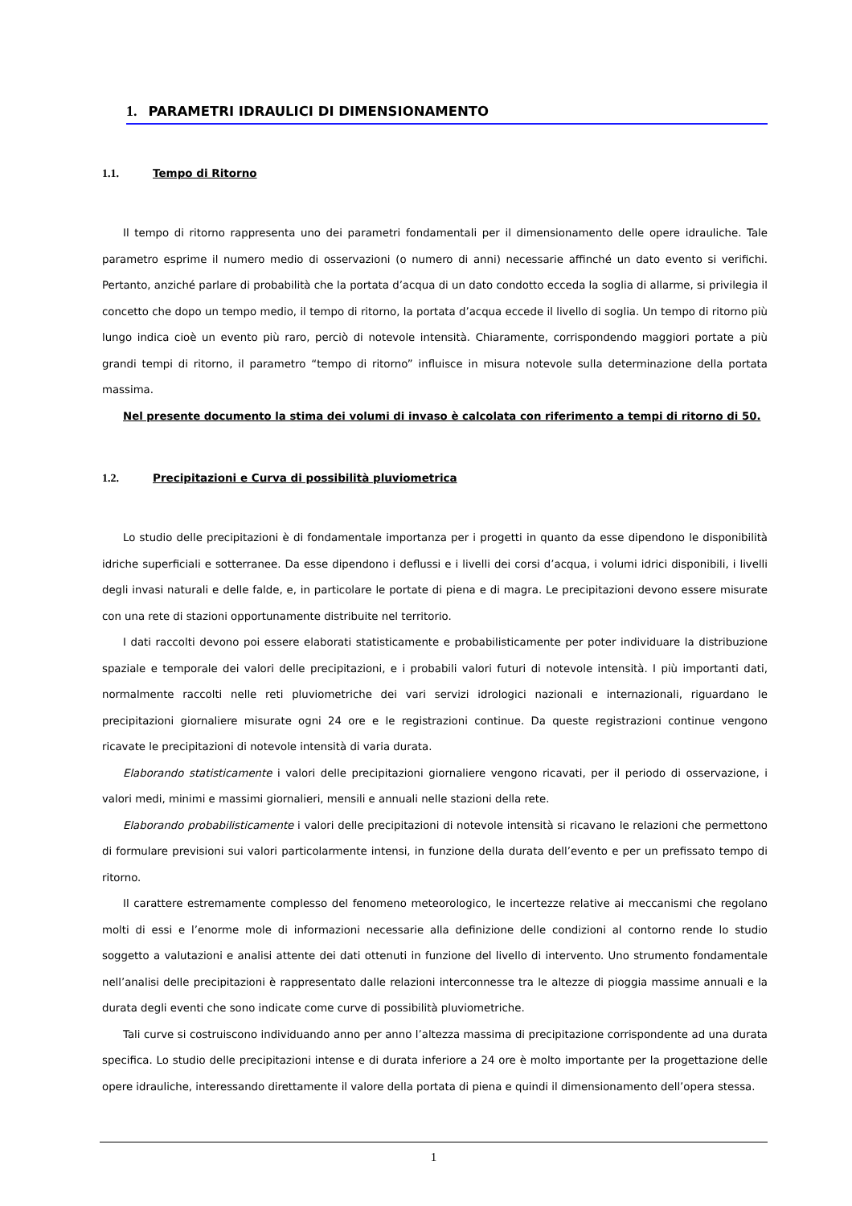1. PARAMETRI IDRAULICI DI DIMENSIONAMENTO
1.1. Tempo di Ritorno
Il tempo di ritorno rappresenta uno dei parametri fondamentali per il dimensionamento delle opere idrauliche. Tale parametro esprime il numero medio di osservazioni (o numero di anni) necessarie affinché un dato evento si verifichi. Pertanto, anziché parlare di probabilità che la portata d’acqua di un dato condotto ecceda la soglia di allarme, si privilegia il concetto che dopo un tempo medio, il tempo di ritorno, la portata d’acqua eccede il livello di soglia. Un tempo di ritorno più lungo indica cioè un evento più raro, perciò di notevole intensità. Chiaramente, corrispondendo maggiori portate a più grandi tempi di ritorno, il parametro “tempo di ritorno” influisce in misura notevole sulla determinazione della portata massima.
Nel presente documento la stima dei volumi di invaso è calcolata con riferimento a tempi di ritorno di 50.
1.2. Precipitazioni e Curva di possibilità pluviometrica
Lo studio delle precipitazioni è di fondamentale importanza per i progetti in quanto da esse dipendono le disponibilità idriche superficiali e sotterranee. Da esse dipendono i deflussi e i livelli dei corsi d’acqua, i volumi idrici disponibili, i livelli degli invasi naturali e delle falde, e, in particolare le portate di piena e di magra. Le precipitazioni devono essere misurate con una rete di stazioni opportunamente distribuite nel territorio.
I dati raccolti devono poi essere elaborati statisticamente e probabilisticamente per poter individuare la distribuzione spaziale e temporale dei valori delle precipitazioni, e i probabili valori futuri di notevole intensità. I più importanti dati, normalmente raccolti nelle reti pluviometriche dei vari servizi idrologici nazionali e internazionali, riguardano le precipitazioni giornaliere misurate ogni 24 ore e le registrazioni continue. Da queste registrazioni continue vengono ricavate le precipitazioni di notevole intensità di varia durata.
Elaborando statisticamente i valori delle precipitazioni giornaliere vengono ricavati, per il periodo di osservazione, i valori medi, minimi e massimi giornalieri, mensili e annuali nelle stazioni della rete.
Elaborando probabilisticamente i valori delle precipitazioni di notevole intensità si ricavano le relazioni che permettono di formulare previsioni sui valori particolarmente intensi, in funzione della durata dell’evento e per un prefissato tempo di ritorno.
Il carattere estremamente complesso del fenomeno meteorologico, le incertezze relative ai meccanismi che regolano molti di essi e l’enorme mole di informazioni necessarie alla definizione delle condizioni al contorno rende lo studio soggetto a valutazioni e analisi attente dei dati ottenuti in funzione del livello di intervento. Uno strumento fondamentale nell’analisi delle precipitazioni è rappresentato dalle relazioni interconnesse tra le altezze di pioggia massime annuali e la durata degli eventi che sono indicate come curve di possibilità pluviometriche.
Tali curve si costruiscono individuando anno per anno l’altezza massima di precipitazione corrispondente ad una durata specifica. Lo studio delle precipitazioni intense e di durata inferiore a 24 ore è molto importante per la progettazione delle opere idrauliche, interessando direttamente il valore della portata di piena e quindi il dimensionamento dell’opera stessa.
1